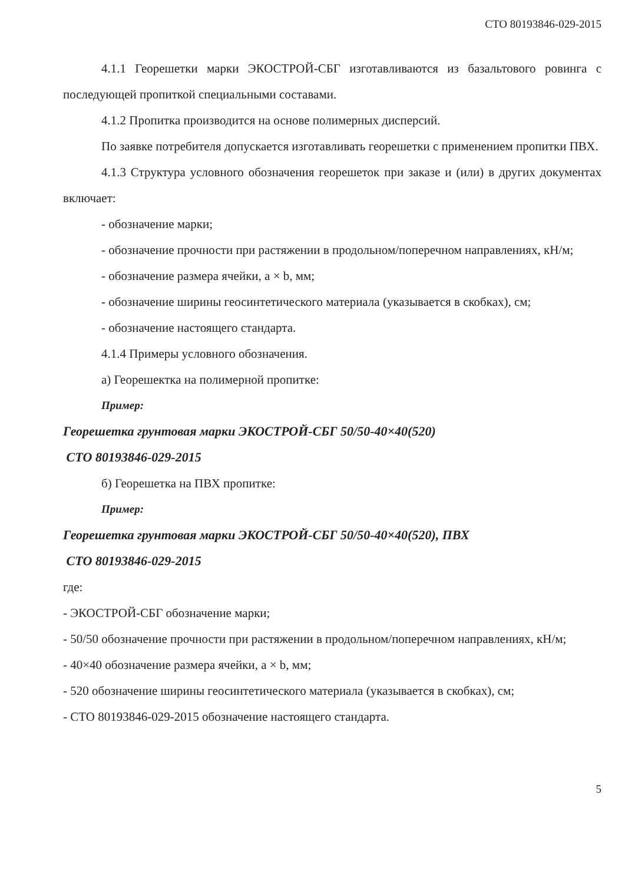СТО 80193846-029-2015
4.1.1 Георешетки марки ЭКОСТРОЙ-СБГ изготавливаются из базальтового ровинга с последующей пропиткой специальными составами.
4.1.2 Пропитка производится на основе полимерных дисперсий.
По заявке потребителя допускается изготавливать георешетки с применением пропитки ПВХ.
4.1.3 Структура условного обозначения георешеток при заказе и (или) в других документах включает:
- обозначение марки;
- обозначение прочности при растяжении в продольном/поперечном направлениях, кН/м;
- обозначение размера ячейки, a × b, мм;
- обозначение ширины геосинтетического материала (указывается в скобках), см;
- обозначение настоящего стандарта.
4.1.4 Примеры условного обозначения.
а) Георешектка на полимерной пропитке:
Пример:
Георешетка грунтовая марки ЭКОСТРОЙ-СБГ 50/50-40×40(520)
СТО 80193846-029-2015
б) Георешетка на ПВХ пропитке:
Пример:
Георешетка грунтовая марки ЭКОСТРОЙ-СБГ 50/50-40×40(520), ПВХ
СТО 80193846-029-2015
где:
- ЭКОСТРОЙ-СБГ обозначение марки;
- 50/50 обозначение прочности при растяжении в продольном/поперечном направлениях, кН/м;
- 40×40 обозначение размера ячейки, a × b, мм;
- 520 обозначение ширины геосинтетического материала (указывается в скобках), см;
- СТО 80193846-029-2015 обозначение настоящего стандарта.
5